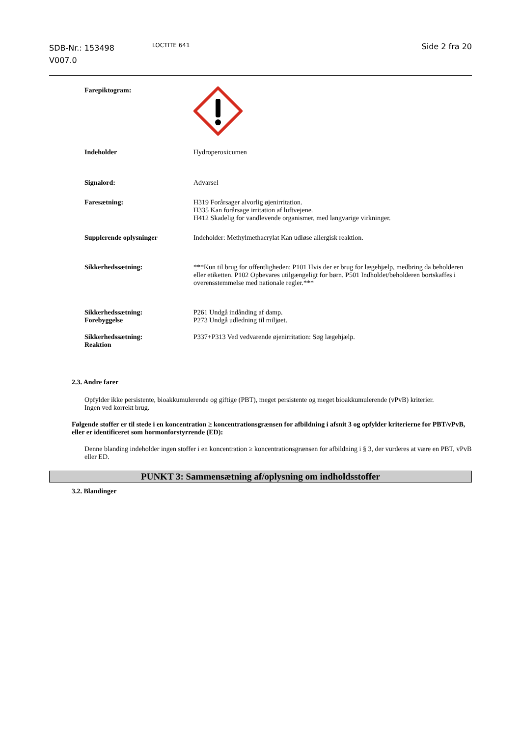SDB-Nr.: 153498
V007.0
LOCTITE 641
Side 2 fra 20
Farepiktogram:
Indeholder Hydroperoxicumen
Signalord: Advarsel
Faresætning: H319 Forårsager alvorlig øjenirritation.
H335 Kan forårsage irritation af luftvejene.
H412 Skadelig for vandlevende organismer, med langvarige virkninger.
Supplerende oplysninger Indeholder: Methylmethacrylat Kan udløse allergisk reaktion.
Sikkerhedssætning: ***Kun til brug for offentligheden: P101 Hvis der er brug for lægehjælp, medbring da beholderen eller etiketten. P102 Opbevares utilgængeligt for børn. P501 Indholdet/beholderen bortskaffes i overensstemmelse med nationale regler.***
Sikkerhedssætning:
Forebyggelse
P261 Undgå indånding af damp.
P273 Undgå udledning til miljøet.
Sikkerhedssætning:
Reaktion
P337+P313 Ved vedvarende øjenirritation: Søg lægehjælp.
2.3. Andre farer
Opfylder ikke persistente, bioakkumulerende og giftige (PBT), meget persistente og meget bioakkumulerende (vPvB) kriterier.
Ingen ved korrekt brug.
Følgende stoffer er til stede i en koncentration ≥ koncentrationsgrænsen for afbildning i afsnit 3 og opfylder kriterierne for PBT/vPvB, eller er identificeret som hormonforstyrrende (ED):
Denne blanding indeholder ingen stoffer i en koncentration ≥ koncentrationsgrænsen for afbildning i § 3, der vurderes at være en PBT, vPvB eller ED.
PUNKT 3: Sammensætning af/oplysning om indholdsstoffer
3.2. Blandinger